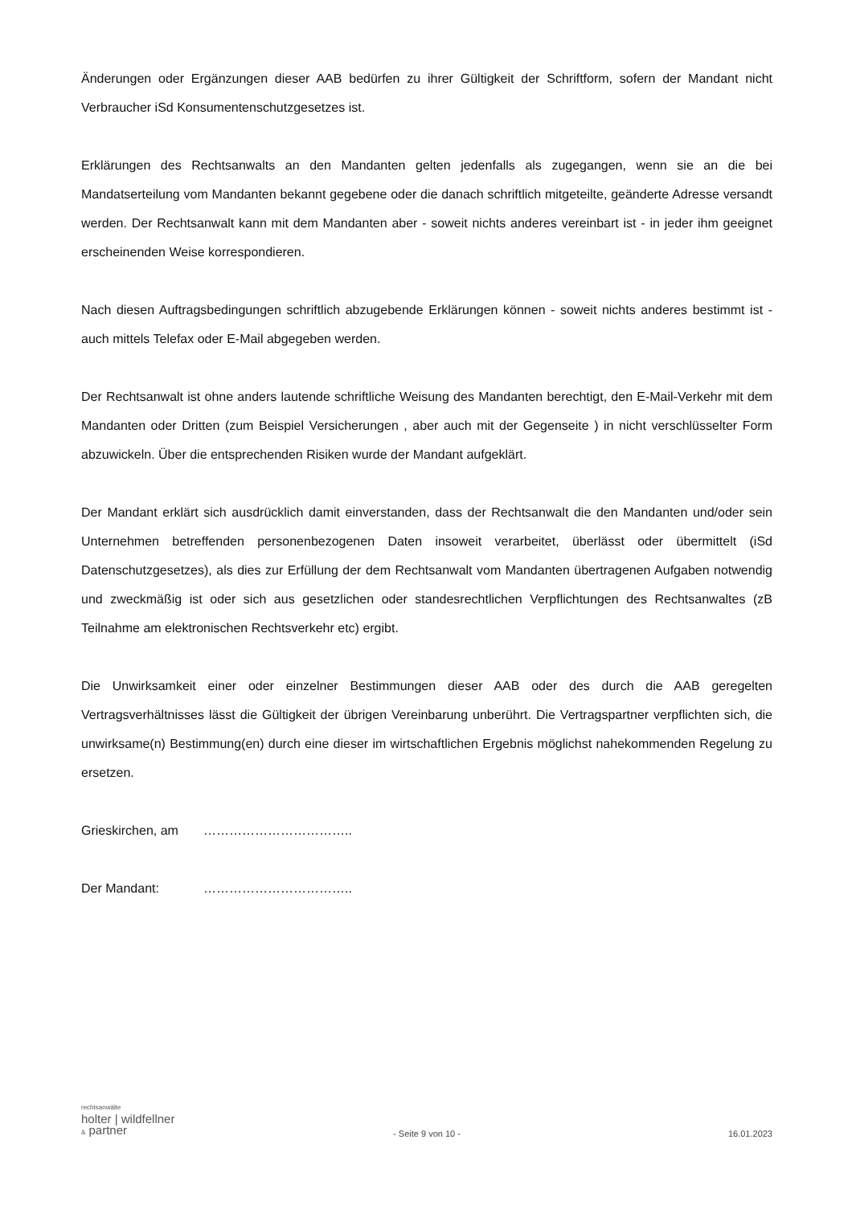Änderungen oder Ergänzungen dieser AAB bedürfen zu ihrer Gültigkeit der Schriftform, sofern der Mandant nicht Verbraucher iSd Konsumentenschutzgesetzes ist.
Erklärungen des Rechtsanwalts an den Mandanten gelten jedenfalls als zugegangen, wenn sie an die bei Mandatserteilung vom Mandanten bekannt gegebene oder die danach schriftlich mitgeteilte, geänderte Adresse versandt werden. Der Rechtsanwalt kann mit dem Mandanten aber - soweit nichts anderes vereinbart ist - in jeder ihm geeignet erscheinenden Weise korrespondieren.
Nach diesen Auftragsbedingungen schriftlich abzugebende Erklärungen können - soweit nichts anderes bestimmt ist - auch mittels Telefax oder E-Mail abgegeben werden.
Der Rechtsanwalt ist ohne anders lautende schriftliche Weisung des Mandanten berechtigt, den E-Mail-Verkehr mit dem Mandanten oder Dritten (zum Beispiel Versicherungen , aber auch mit der Gegenseite ) in nicht verschlüsselter Form abzuwickeln. Über die entsprechenden Risiken wurde der Mandant aufgeklärt.
Der Mandant erklärt sich ausdrücklich damit einverstanden, dass der Rechtsanwalt die den Mandanten und/oder sein Unternehmen betreffenden personenbezogenen Daten insoweit verarbeitet, überlässt oder übermittelt (iSd Datenschutzgesetzes), als dies zur Erfüllung der dem Rechtsanwalt vom Mandanten übertragenen Aufgaben notwendig und zweckmäßig ist oder sich aus gesetzlichen oder standesrechtlichen Verpflichtungen des Rechtsanwaltes (zB Teilnahme am elektronischen Rechtsverkehr etc) ergibt.
Die Unwirksamkeit einer oder einzelner Bestimmungen dieser AAB oder des durch die AAB geregelten Vertragsverhältnisses lässt die Gültigkeit der übrigen Vereinbarung unberührt. Die Vertragspartner verpflichten sich, die unwirksame(n) Bestimmung(en) durch eine dieser im wirtschaftlichen Ergebnis möglichst nahekommenden Regelung zu ersetzen.
Grieskirchen, am ……………………………..
Der Mandant: ……………………………..
rechtsanwälte
holter | wildfellner
& partner
- Seite 9 von 10 -
16.01.2023